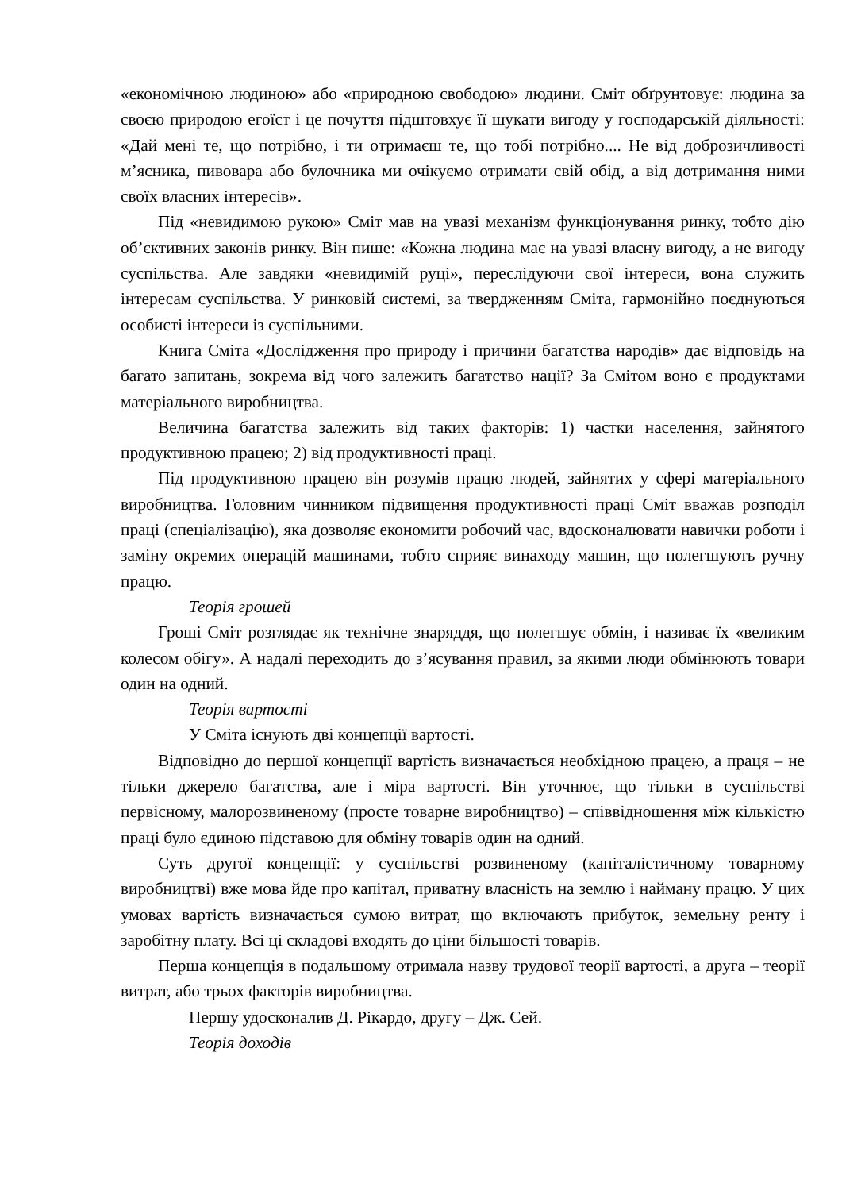«економічною людиною» або «природною свободою» людини. Сміт обґрунтовує: людина за своєю природою егоїст і це почуття підштовхує її шукати вигоду у господарській діяльності: «Дай мені те, що потрібно, і ти отримаєш те, що тобі потрібно.... Не від доброзичливості м’ясника, пивовара або булочника ми очікуємо отримати свій обід, а від дотримання ними своїх власних інтересів».
Під «невидимою рукою» Сміт мав на увазі механізм функціонування ринку, тобто дію об’єктивних законів ринку. Він пише: «Кожна людина має на увазі власну вигоду, а не вигоду суспільства. Але завдяки «невидимій руці», переслідуючи свої інтереси, вона служить інтересам суспільства. У ринковій системі, за твердженням Сміта, гармонійно поєднуються особисті інтереси із суспільними.
Книга Сміта «Дослідження про природу і причини багатства народів» дає відповідь на багато запитань, зокрема від чого залежить багатство нації? За Смітом воно є продуктами матеріального виробництва.
Величина багатства залежить від таких факторів: 1) частки населення, зайнятого продуктивною працею; 2) від продуктивності праці.
Під продуктивною працею він розумів працю людей, зайнятих у сфері матеріального виробництва. Головним чинником підвищення продуктивності праці Сміт вважав розподіл праці (спеціалізацію), яка дозволяє економити робочий час, вдосконалювати навички роботи і заміну окремих операцій машинами, тобто сприяє винаходу машин, що полегшують ручну працю.
Теорія грошей
Гроші Сміт розглядає як технічне знаряддя, що полегшує обмін, і називає їх «великим колесом обігу». А надалі переходить до з’ясування правил, за якими люди обмінюють товари один на одний.
Теорія вартості
У Сміта існують дві концепції вартості.
Відповідно до першої концепції вартість визначається необхідною працею, а праця – не тільки джерело багатства, але і міра вартості. Він уточнює, що тільки в суспільстві первісному, малорозвиненому (просте товарне виробництво) – співвідношення між кількістю праці було єдиною підставою для обміну товарів один на одний.
Суть другої концепції: у суспільстві розвиненому (капіталістичному товарному виробництві) вже мова йде про капітал, приватну власність на землю і найману працю. У цих умовах вартість визначається сумою витрат, що включають прибуток, земельну ренту і заробітну плату. Всі ці складові входять до ціни більшості товарів.
Перша концепція в подальшому отримала назву трудової теорії вартості, а друга – теорії витрат, або трьох факторів виробництва.
Першу удосконалив Д. Рікардо, другу – Дж. Сей.
Теорія доходів